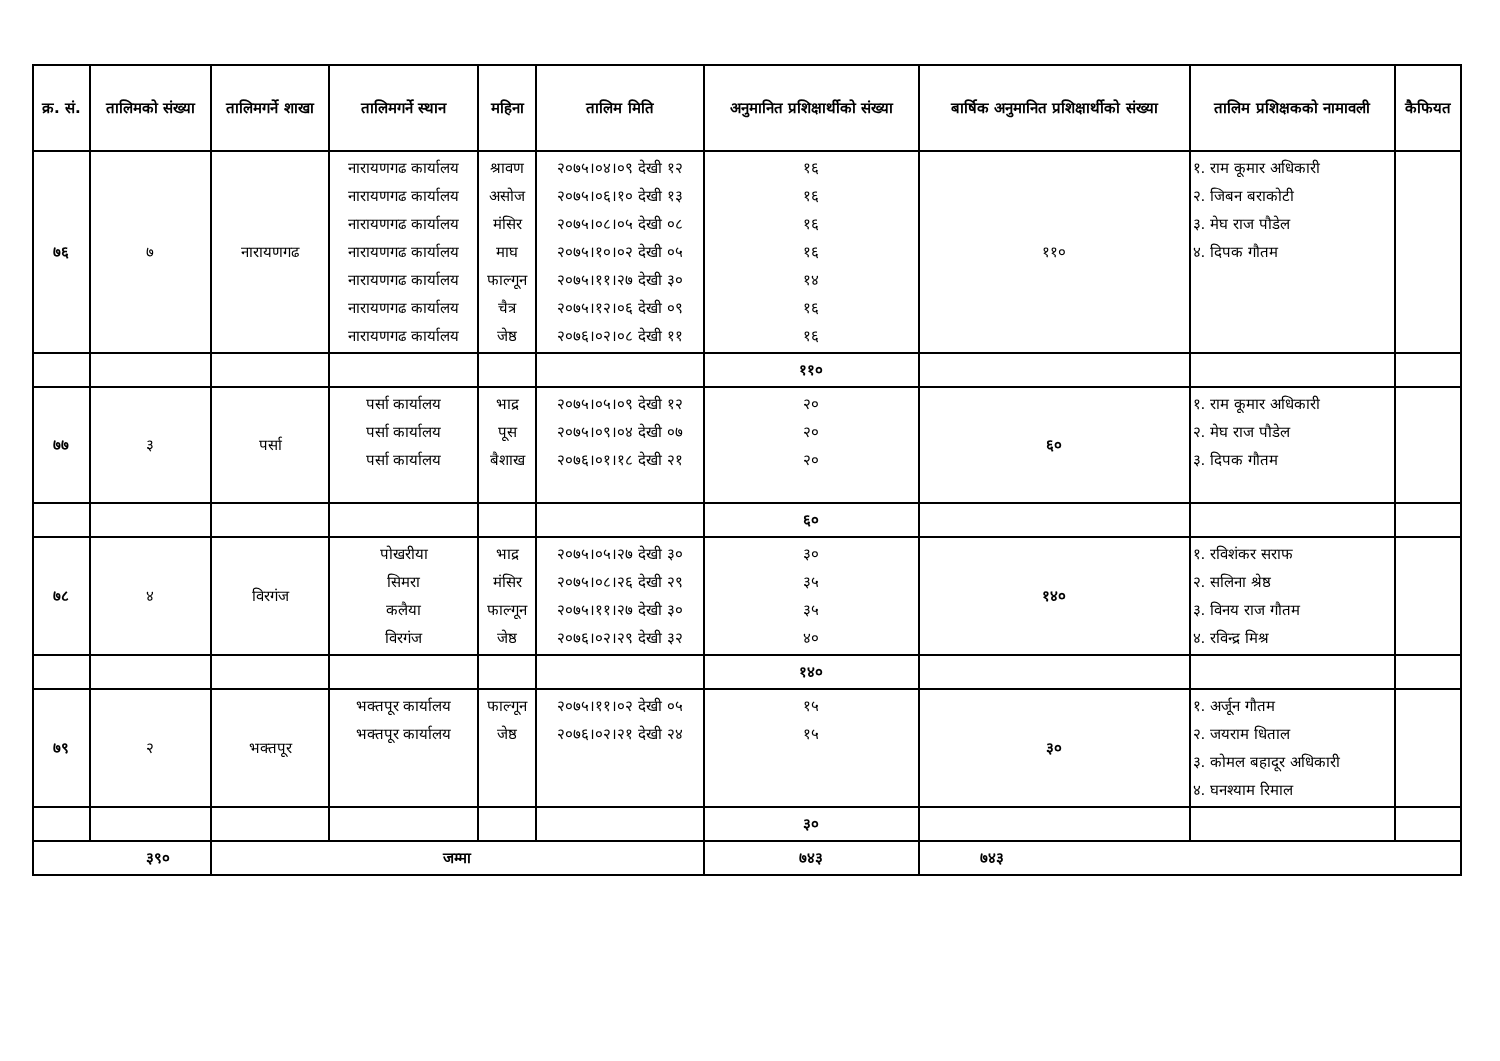| क्र. सं. | तालिमको संख्या | तालिमगर्ने शाखा | तालिमगर्ने स्थान | महिना | तालिम मिति | अनुमानित प्रशिक्षार्थीको संख्या | बार्षिक अनुमानित प्रशिक्षार्थीको संख्या | तालिम प्रशिक्षकको नामावली | कैफियत |
| --- | --- | --- | --- | --- | --- | --- | --- | --- | --- |
| ७६ | ७ | नारायणगढ | नारायणगढ कार्यालय नारायणगढ कार्यालय नारायणगढ कार्यालय नारायणगढ कार्यालय नारायणगढ कार्यालय नारायणगढ कार्यालय नारायणगढ कार्यालय | श्रावण असोज मंसिर माघ फाल्गून चैत्र जेष्ठ | २०७५।०४।०९ देखी १२ २०७५।०६।१० देखी १३ २०७५।०८।०५ देखी ०८ २०७५।१०।०२ देखी ०५ २०७५।११।२७ देखी ३० २०७५।१२।०६ देखी ०९ २०७६।०२।०८ देखी ११ | १६ १६ १६ १६ १४ १६ १६ | ११० | १. राम कूमार अधिकारी २. जिबन बराकोटी ३. मेघ राज पौडेल ४. दिपक गौतम | |
| | | | | | | ११० | | | |
| ७७ | ३ | पर्सा | पर्सा कार्यालय पर्सा कार्यालय पर्सा कार्यालय | भाद्र पूस बैशाख | २०७५।०५।०९ देखी १२ २०७५।०९।०४ देखी ०७ २०७६।०१।१८ देखी २१ | २० २० २० | ६० | १. राम कूमार अधिकारी २. मेघ राज पौडेल ३. दिपक गौतम | |
| | | | | | | ६० | | | |
| ७८ | ४ | विरगंज | पोखरीया सिमरा कलैया विरगंज | भाद्र मंसिर फाल्गून जेष्ठ | २०७५।०५।२७ देखी ३० २०७५।०८।२६ देखी २९ २०७५।११।२७ देखी ३० २०७६।०२।२९ देखी ३२ | ३० ३५ ३५ ४० | १४० | १. रविशंकर सराफ २. सलिना श्रेष्ठ ३. विनय राज गौतम ४. रविन्द्र मिश्र | |
| | | | | | | १४० | | | |
| ७९ | २ | भक्तपूर | भक्तपूर कार्यालय भक्तपूर कार्यालय | फाल्गून जेष्ठ | २०७५।११।०२ देखी ०५ २०७६।०२।२१ देखी २४ | १५ १५ | ३० | १. अर्जून गौतम २. जयराम धिताल ३. कोमल बहादूर अधिकारी ४. घनश्याम रिमाल | |
| | | | | | | ३० | | | |
| ३९० | | जम्मा | | | | ७४३ | ७४३ | | |